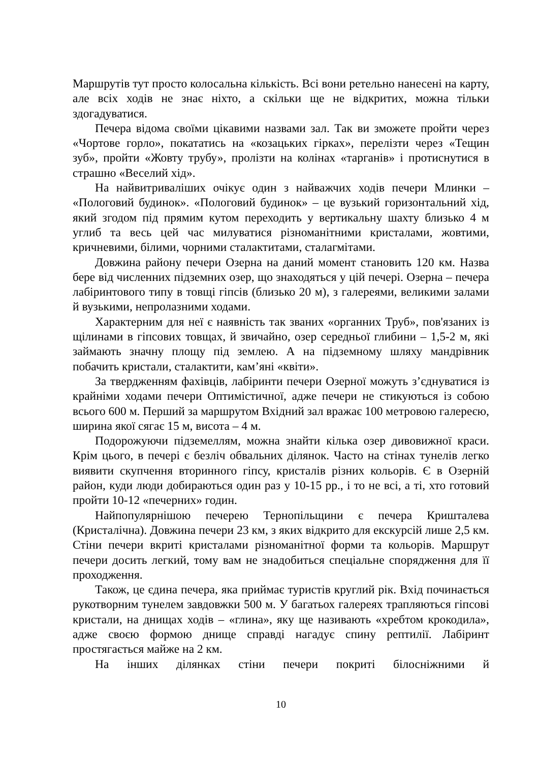Маршрутів тут просто колосальна кількість. Всі вони ретельно нанесені на карту, але всіх ходів не знає ніхто, а скільки ще не відкритих, можна тільки здогадуватися.
Печера відома своїми цікавими назвами зал. Так ви зможете пройти через «Чортове горло», покататись на «козацьких гірках», перелізти через «Тещин зуб», пройти «Жовту трубу», пролізти на колінах «тарганів» і протиснутися в страшно «Веселий хід».
На найвитриваліших очікує один з найважчих ходів печери Млинки – «Пологовий будинок». «Пологовий будинок» – це вузький горизонтальний хід, який згодом під прямим кутом переходить у вертикальну шахту близько 4 м углиб та весь цей час милуватися різноманітними кристалами, жовтими, кричневими, білими, чорними сталактитами, сталагмітами.
Довжина району печери Озерна на даний момент становить 120 км. Назва бере від численних підземних озер, що знаходяться у цій печері. Озерна – печера лабіринтового типу в товщі гіпсів (близько 20 м), з галереями, великими залами й вузькими, непролазними ходами.
Характерним для неї є наявність так званих «органних Труб», пов'язаних із щілинами в гіпсових товщах, й звичайно, озер середньої глибини – 1,5-2 м, які займають значну площу під землею. А на підземному шляху мандрівник побачить кристали, сталактити, кам’яні «квіти».
За твердженням фахівців, лабіринти печери Озерної можуть з’єднуватися із крайніми ходами печери Оптимістичної, адже печери не стикуються із собою всього 600 м. Перший за маршрутом Вхідний зал вражає 100 метровою галереєю, ширина якої сягає 15 м, висота – 4 м.
Подорожуючи підземеллям, можна знайти кілька озер дивовижної краси. Крім цього, в печері є безліч обвальних ділянок. Часто на стінах тунелів легко виявити скупчення вторинного гіпсу, кристалів різних кольорів. Є в Озерній район, куди люди добираються один раз у 10-15 рр., і то не всі, а ті, хто готовий пройти 10-12 «печерних» годин.
Найпопулярнішою печерею Тернопільщини є печера Кришталева (Кристалічна). Довжина печери 23 км, з яких відкрито для екскурсій лише 2,5 км. Стіни печери вкриті кристалами різноманітної форми та кольорів. Маршрут печери досить легкий, тому вам не знадобиться спеціальне спорядження для її проходження.
Також, це єдина печера, яка приймає туристів круглий рік. Вхід починається рукотворним тунелем завдовжки 500 м. У багатьох галереях трапляються гіпсові кристали, на днищах ходів – «глина», яку ще називають «хребтом крокодила», адже своєю формою днище справді нагадує спину рептилії. Лабіринт простягається майже на 2 км.
На інших ділянках стіни печери покриті білосніжними й
10